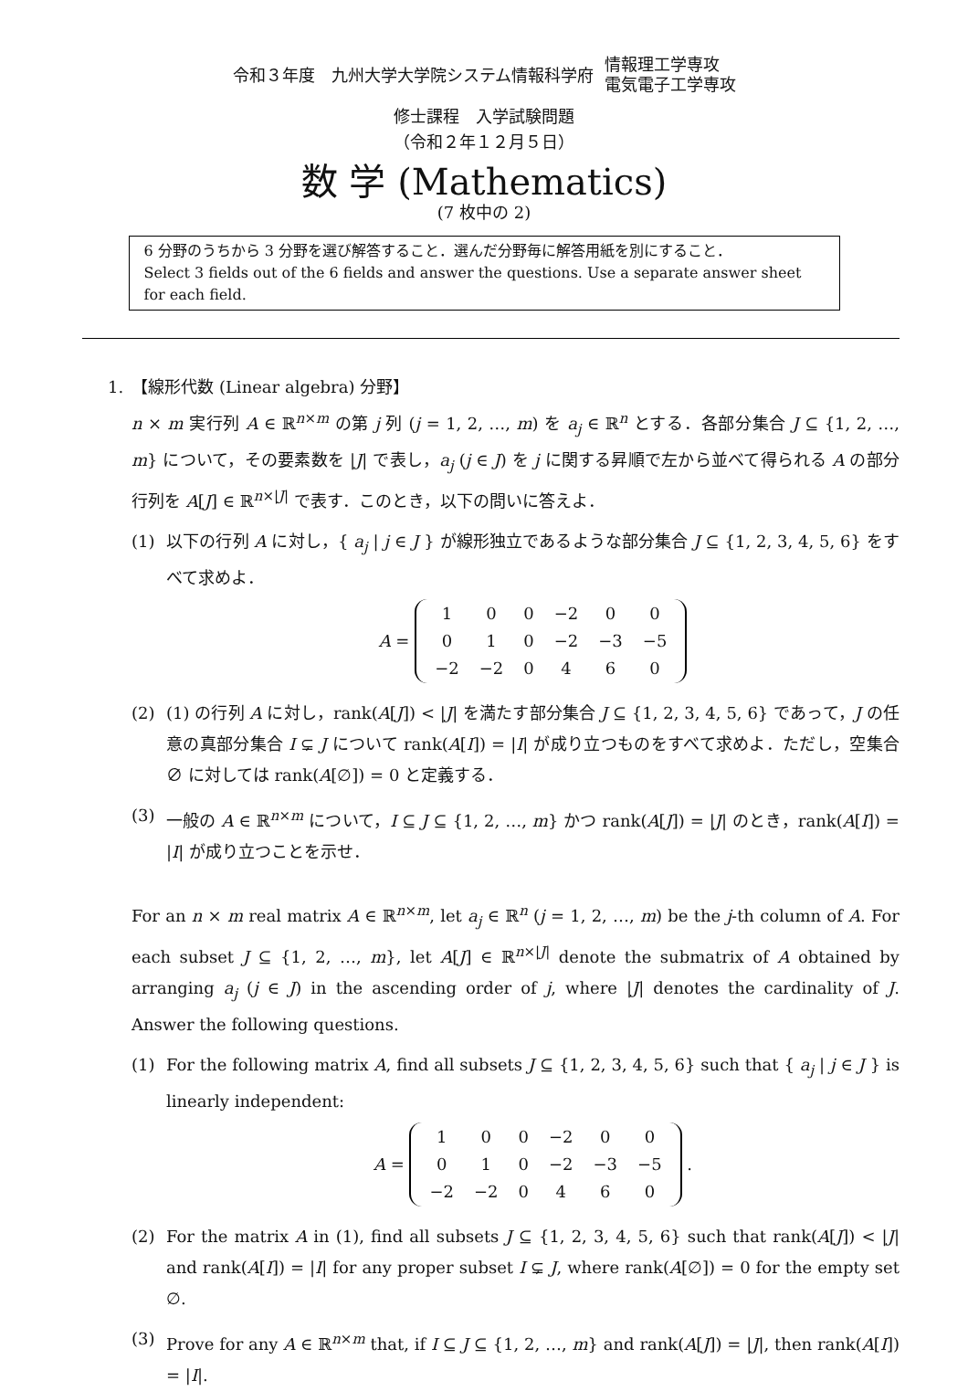令和３年度　九州大学大学院システム情報科学府 情報理工学専攻
電気電子工学専攻
修士課程　入学試験問題
（令和２年１２月５日）
数 学 (Mathematics)
(7 枚中の 2)
6 分野のうちから 3 分野を選び解答すること．選んだ分野毎に解答用紙を別にすること．
Select 3 fields out of the 6 fields and answer the questions. Use a separate answer sheet for each field.
1.　【線形代数 (Linear algebra) 分野】
n × m 実行列 A ∈ ℝ<sup>n×m</sup> の第 j 列 (j = 1, 2, …, m) を a<sub>j</sub> ∈ ℝ<sup>n</sup> とする．各部分集合 J ⊆ {1, 2, …, m} について，その要素数を |J| で表し，a<sub>j</sub> (j ∈ J) を j に関する昇順で左から並べて得られる A の部分行列を A[J] ∈ ℝ<sup>n×|J|</sup> で表す．このとき，以下の問いに答えよ．
(1) 以下の行列 A に対し，{ a<sub>j</sub> | j ∈ J } が線形独立であるような部分集合 J ⊆ {1, 2, 3, 4, 5, 6} をすべて求めよ．
A =
| 1 | 0 | 0 | −2 | 0 | 0 |
| 0 | 1 | 0 | −2 | −3 | −5 |
| −2 | −2 | 0 | 4 | 6 | 0 |
(2) (1) の行列 A に対し，rank(A[J]) < |J| を満たす部分集合 J ⊆ {1, 2, 3, 4, 5, 6} であって，J の任意の真部分集合 I ⊊ J について rank(A[I]) = |I| が成り立つものをすべて求めよ．ただし，空集合 ∅ に対しては rank(A[∅]) = 0 と定義する．
(3) 一般の A ∈ ℝ<sup>n×m</sup> について，I ⊆ J ⊆ {1, 2, …, m} かつ rank(A[J]) = |J| のとき，rank(A[I]) = |I| が成り立つことを示せ．
For an n × m real matrix A ∈ ℝ<sup>n×m</sup>, let a<sub>j</sub> ∈ ℝ<sup>n</sup> (j = 1, 2, …, m) be the j-th column of A. For each subset J ⊆ {1, 2, …, m}, let A[J] ∈ ℝ<sup>n×|J|</sup> denote the submatrix of A obtained by arranging a<sub>j</sub> (j ∈ J) in the ascending order of j, where |J| denotes the cardinality of J. Answer the following questions.
(1) For the following matrix A, find all subsets J ⊆ {1, 2, 3, 4, 5, 6} such that { a<sub>j</sub> | j ∈ J } is linearly independent:
A =
| 1 | 0 | 0 | −2 | 0 | 0 |
| 0 | 1 | 0 | −2 | −3 | −5 |
| −2 | −2 | 0 | 4 | 6 | 0 |
.
(2) For the matrix A in (1), find all subsets J ⊆ {1, 2, 3, 4, 5, 6} such that rank(A[J]) < |J| and rank(A[I]) = |I| for any proper subset I ⊊ J, where rank(A[∅]) = 0 for the empty set ∅.
(3) Prove for any A ∈ ℝ<sup>n×m</sup> that, if I ⊆ J ⊆ {1, 2, …, m} and rank(A[J]) = |J|, then rank(A[I]) = |I|.